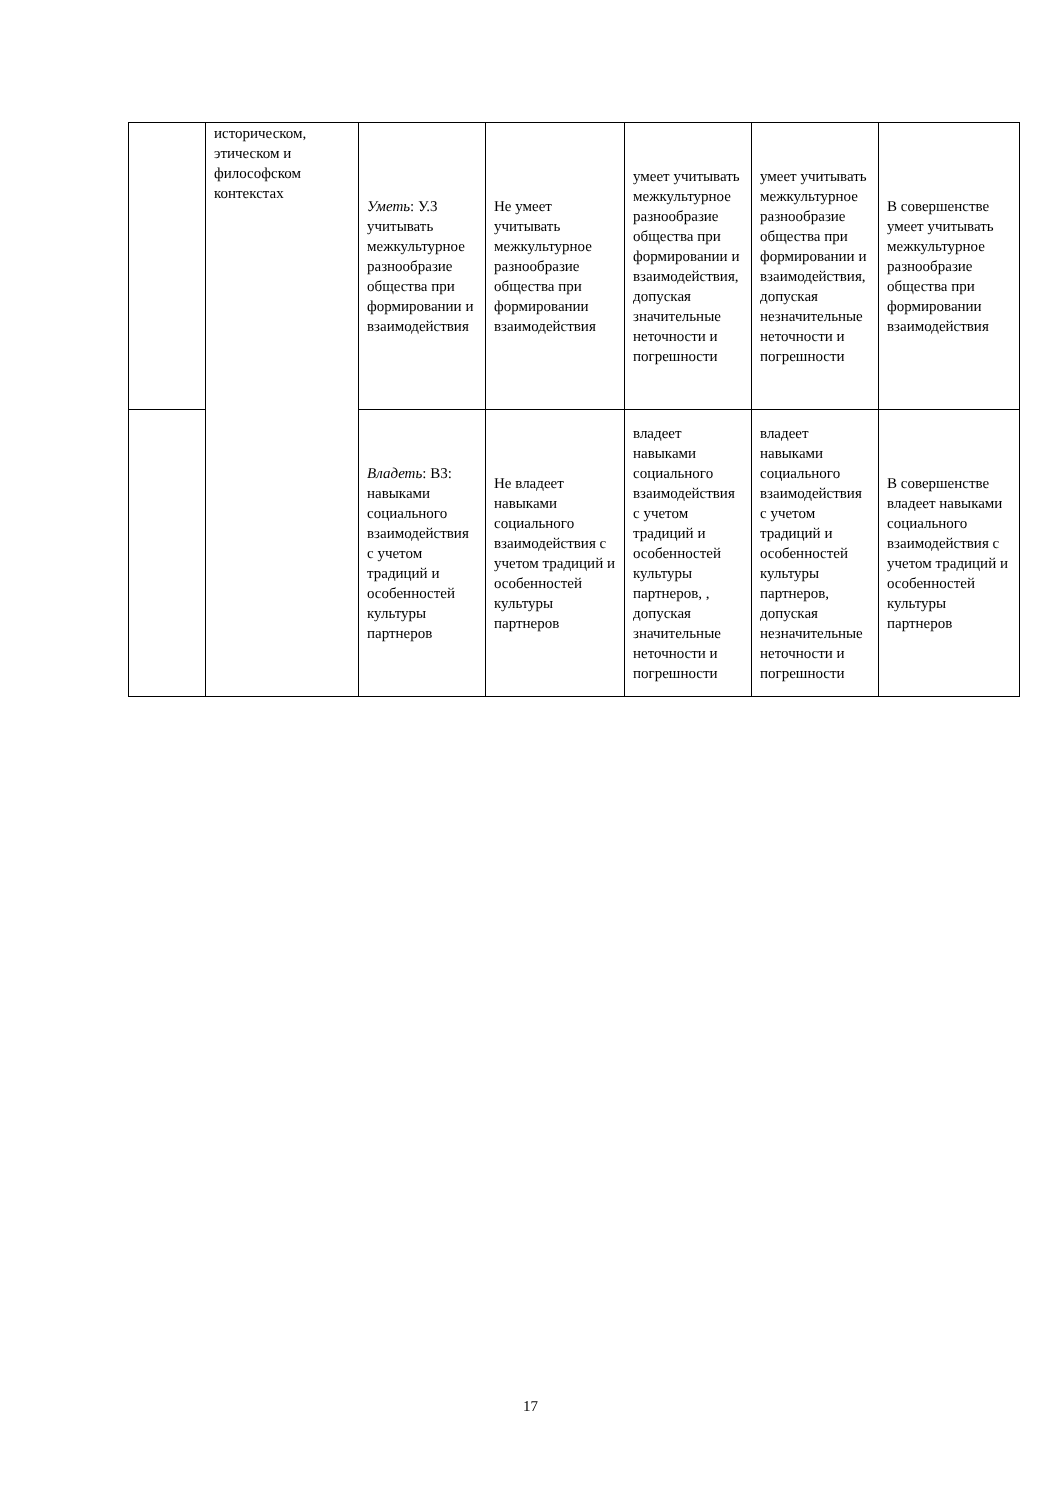| | историческом, этическом и философском контекстах | Уметь : У.3 учитывать межкультурное разнообразие общества при формировании и взаимодействия | Не умеет учитывать межкультурное разнообразие общества при формировании взаимодействия | умеет учитывать межкультурное разнообразие общества при формировании и взаимодействия, допуская значительные неточности и погрешности | умеет учитывать межкультурное разнообразие общества при формировании и взаимодействия, допуская незначительные неточности и погрешности | В совершенстве умеет учитывать межкультурное разнообразие общества при формировании взаимодействия |
| | | Владеть : В3: навыками социального взаимодействия с учетом традиций и особенностей культуры партнеров | Не владеет навыками социального взаимодействия с учетом традиций и особенностей культуры партнеров | владеет навыками социального взаимодействия с учетом традиций и особенностей культуры партнеров, , допуская значительные неточности и погрешности | владеет навыками социального взаимодействия с учетом традиций и особенностей культуры партнеров, допуская незначительные неточности и погрешности | В совершенстве владеет навыками социального взаимодействия с учетом традиций и особенностей культуры партнеров |
17